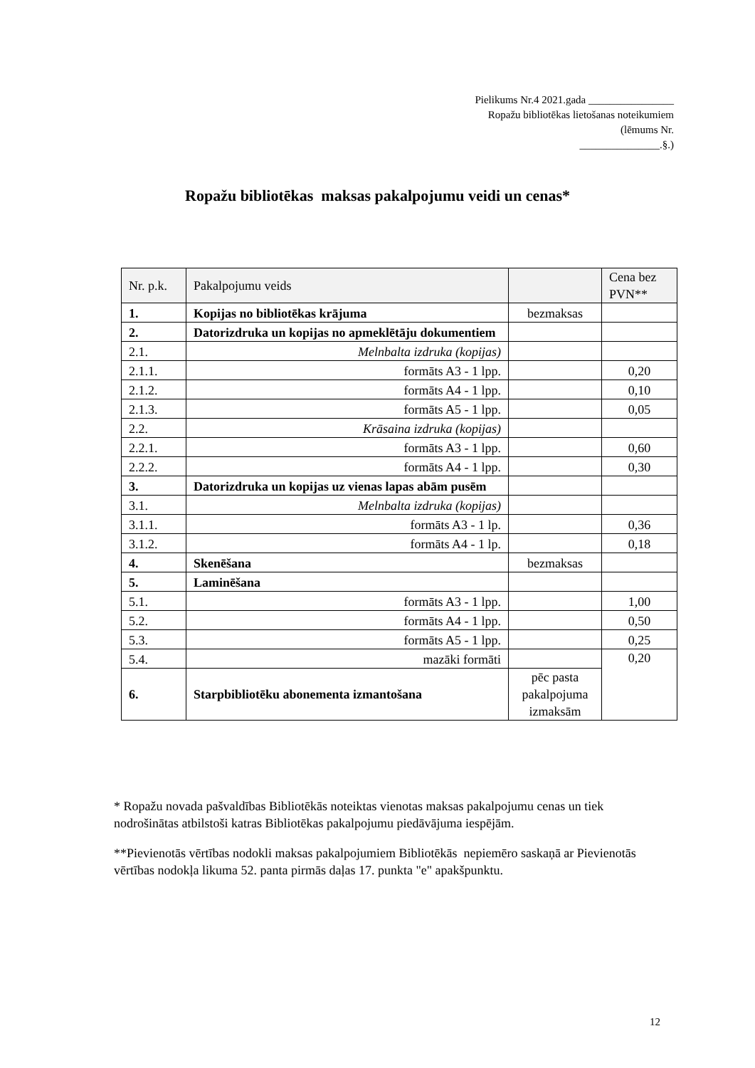Pielikums Nr.4 2021.gada ________________
Ropažu bibliotēkas lietošanas noteikumiem
(lēmums Nr.
_______________.§.)
Ropažu bibliotēkas maksas pakalpojumu veidi un cenas*
| Nr. p.k. | Pakalpojumu veids | | Cena bez PVN** |
| --- | --- | --- | --- |
| 1. | Kopijas no bibliotēkas krājuma | bezmaksas | |
| 2. | Datorizdruka un kopijas no apmeklētāju dokumentiem | | |
| 2.1. | Melnbalta izdruka (kopijas) | | |
| 2.1.1. | formāts A3 - 1 lpp. | | 0,20 |
| 2.1.2. | formāts A4 - 1 lpp. | | 0,10 |
| 2.1.3. | formāts A5 - 1 lpp. | | 0,05 |
| 2.2. | Krāsaina izdruka (kopijas) | | |
| 2.2.1. | formāts A3 - 1 lpp. | | 0,60 |
| 2.2.2. | formāts A4 - 1 lpp. | | 0,30 |
| 3. | Datorizdruka un kopijas uz vienas lapas abām pusēm | | |
| 3.1. | Melnbalta izdruka (kopijas) | | |
| 3.1.1. | formāts A3 - 1 lp. | | 0,36 |
| 3.1.2. | formāts A4 - 1 lp. | | 0,18 |
| 4. | Skenēšana | bezmaksas | |
| 5. | Laminēšana | | |
| 5.1. | formāts A3 - 1 lpp. | | 1,00 |
| 5.2. | formāts A4 - 1 lpp. | | 0,50 |
| 5.3. | formāts A5 - 1 lpp. | | 0,25 |
| 5.4. | mazāki formāti | | 0,20 |
| 6. | Starpbibliotēku abonementa izmantošana | pēc pasta pakalpojuma izmaksām | |
* Ropažu novada pašvaldības Bibliotēkās noteiktas vienotas maksas pakalpojumu cenas un tiek nodrošinātas atbilstoši katras Bibliotēkas pakalpojumu piedāvājuma iespējām.
**Pievienotās vērtības nodokli maksas pakalpojumiem Bibliotēkās nepiemēro saskaņā ar Pievienotās vērtības nodokļa likuma 52. panta pirmās daļas 17. punkta "e" apakšpunktu.
12